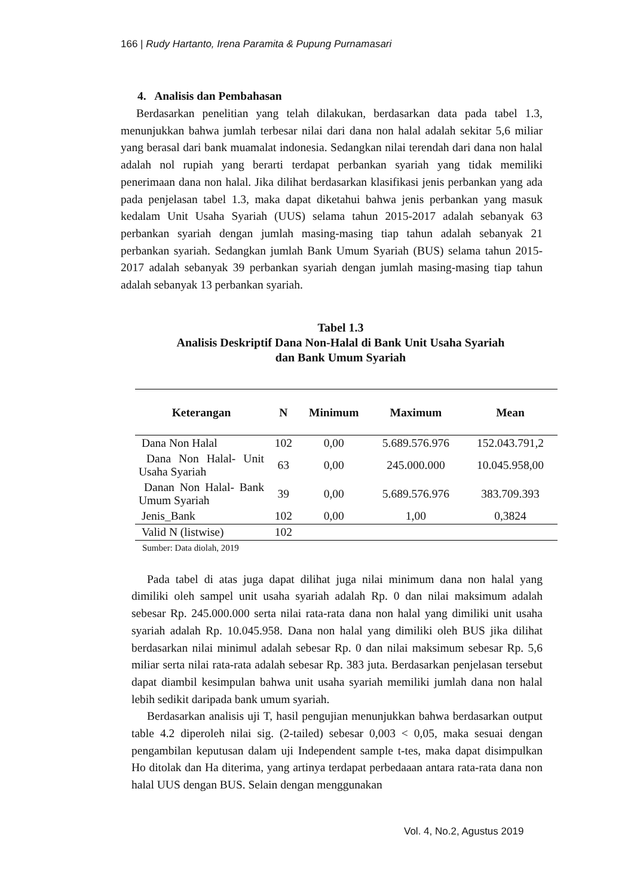166 | Rudy Hartanto, Irena Paramita & Pupung Purnamasari
4. Analisis dan Pembahasan
Berdasarkan penelitian yang telah dilakukan, berdasarkan data pada tabel 1.3, menunjukkan bahwa jumlah terbesar nilai dari dana non halal adalah sekitar 5,6 miliar yang berasal dari bank muamalat indonesia. Sedangkan nilai terendah dari dana non halal adalah nol rupiah yang berarti terdapat perbankan syariah yang tidak memiliki penerimaan dana non halal. Jika dilihat berdasarkan klasifikasi jenis perbankan yang ada pada penjelasan tabel 1.3, maka dapat diketahui bahwa jenis perbankan yang masuk kedalam Unit Usaha Syariah (UUS) selama tahun 2015-2017 adalah sebanyak 63 perbankan syariah dengan jumlah masing-masing tiap tahun adalah sebanyak 21 perbankan syariah. Sedangkan jumlah Bank Umum Syariah (BUS) selama tahun 2015-2017 adalah sebanyak 39 perbankan syariah dengan jumlah masing-masing tiap tahun adalah sebanyak 13 perbankan syariah.
Tabel 1.3
Analisis Deskriptif Dana Non-Halal di Bank Unit Usaha Syariah
dan Bank Umum Syariah
| Keterangan | N | Minimum | Maximum | Mean |
| --- | --- | --- | --- | --- |
| Dana Non Halal | 102 | 0,00 | 5.689.576.976 | 152.043.791,2 |
| Dana Non Halal- Unit Usaha Syariah | 63 | 0,00 | 245.000.000 | 10.045.958,00 |
| Danan Non Halal- Bank Umum Syariah | 39 | 0,00 | 5.689.576.976 | 383.709.393 |
| Jenis_Bank | 102 | 0,00 | 1,00 | 0,3824 |
| Valid N (listwise) | 102 | | | |
Sumber: Data diolah, 2019
Pada tabel di atas juga dapat dilihat juga nilai minimum dana non halal yang dimiliki oleh sampel unit usaha syariah adalah Rp. 0 dan nilai maksimum adalah sebesar Rp. 245.000.000 serta nilai rata-rata dana non halal yang dimiliki unit usaha syariah adalah Rp. 10.045.958. Dana non halal yang dimiliki oleh BUS jika dilihat berdasarkan nilai minimul adalah sebesar Rp. 0 dan nilai maksimum sebesar Rp. 5,6 miliar serta nilai rata-rata adalah sebesar Rp. 383 juta. Berdasarkan penjelasan tersebut dapat diambil kesimpulan bahwa unit usaha syariah memiliki jumlah dana non halal lebih sedikit daripada bank umum syariah.
Berdasarkan analisis uji T, hasil pengujian menunjukkan bahwa berdasarkan output table 4.2 diperoleh nilai sig. (2-tailed) sebesar 0,003 < 0,05, maka sesuai dengan pengambilan keputusan dalam uji Independent sample t-tes, maka dapat disimpulkan Ho ditolak dan Ha diterima, yang artinya terdapat perbedaaan antara rata-rata dana non halal UUS dengan BUS. Selain dengan menggunakan
Vol. 4, No.2, Agustus 2019